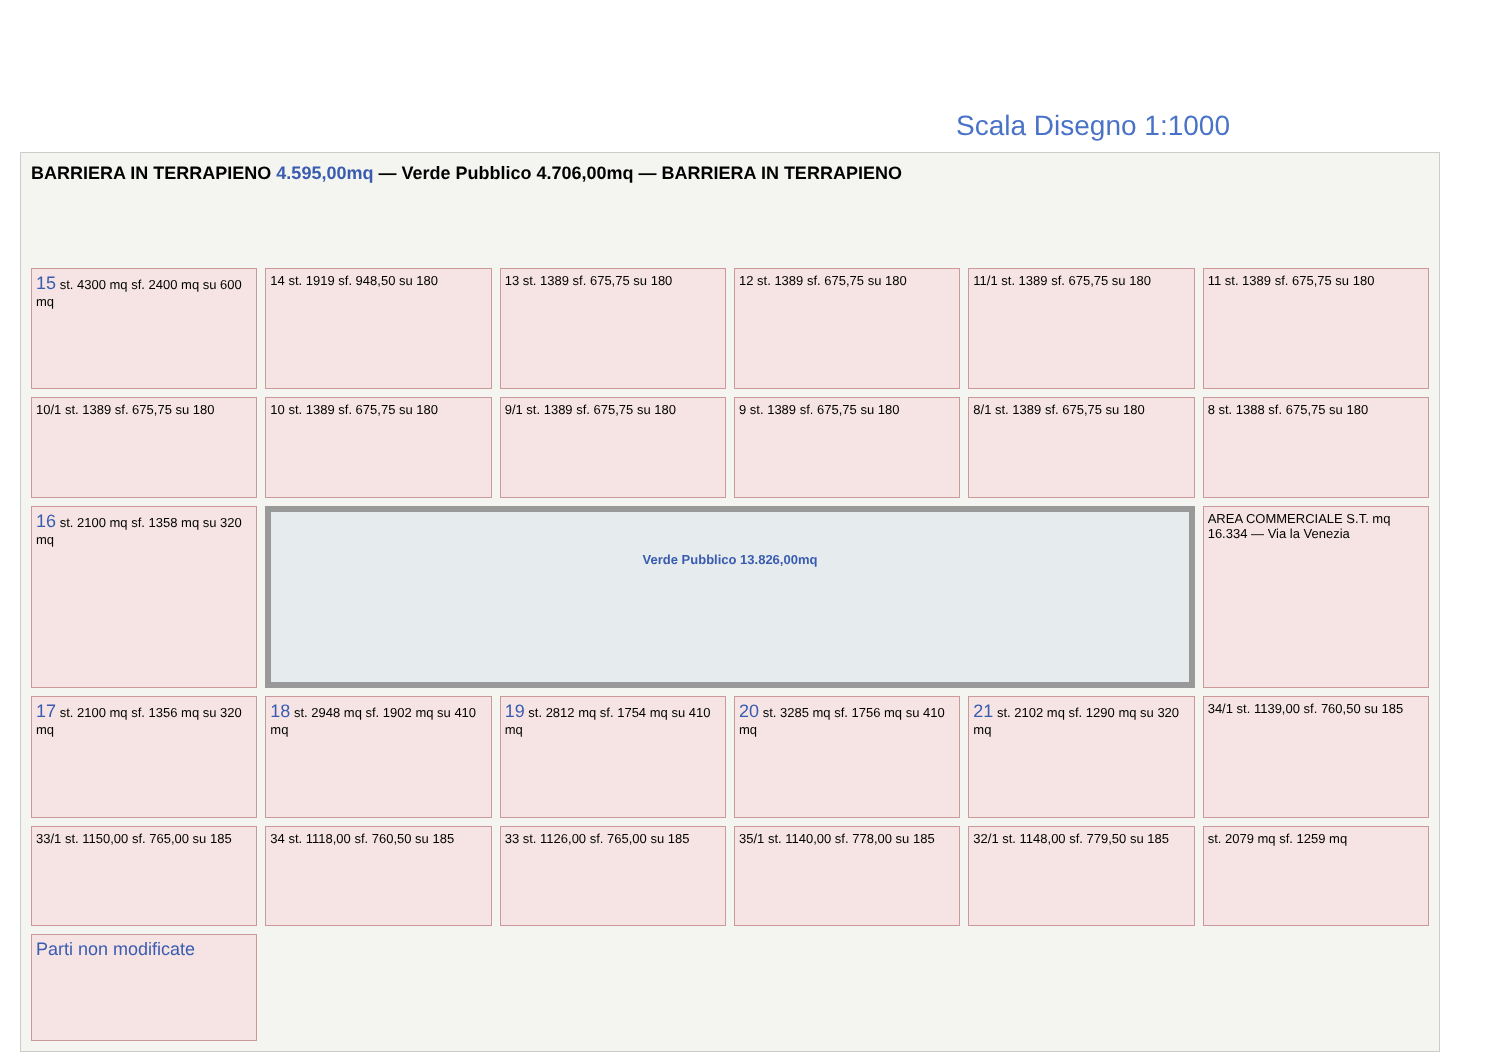Scala Disegno 1:1000
BARRIERA IN TERRAPIENO 4.595,00mq — Verde Pubblico 4.706,00mq — BARRIERA IN TERRAPIENO
15 st. 4300 mq sf. 2400 mq su 600 mq
14 st. 1919 sf. 948,50 su 180
13 st. 1389 sf. 675,75 su 180
12 st. 1389 sf. 675,75 su 180
11/1 st. 1389 sf. 675,75 su 180
11 st. 1389 sf. 675,75 su 180
10/1 st. 1389 sf. 675,75 su 180
10 st. 1389 sf. 675,75 su 180
9/1 st. 1389 sf. 675,75 su 180
9 st. 1389 sf. 675,75 su 180
8/1 st. 1389 sf. 675,75 su 180
8 st. 1388 sf. 675,75 su 180
16 st. 2100 mq sf. 1358 mq su 320 mq
Verde Pubblico 13.826,00mq
AREA COMMERCIALE S.T. mq 16.334 — Via la Venezia
17 st. 2100 mq sf. 1356 mq su 320 mq
18 st. 2948 mq sf. 1902 mq su 410 mq
19 st. 2812 mq sf. 1754 mq su 410 mq
20 st. 3285 mq sf. 1756 mq su 410 mq
21 st. 2102 mq sf. 1290 mq su 320 mq
34/1 st. 1139,00 sf. 760,50 su 185
33/1 st. 1150,00 sf. 765,00 su 185
34 st. 1118,00 sf. 760,50 su 185
33 st. 1126,00 sf. 765,00 su 185
35/1 st. 1140,00 sf. 778,00 su 185
32/1 st. 1148,00 sf. 779,50 su 185
st. 2079 mq sf. 1259 mq
Parti non modificate